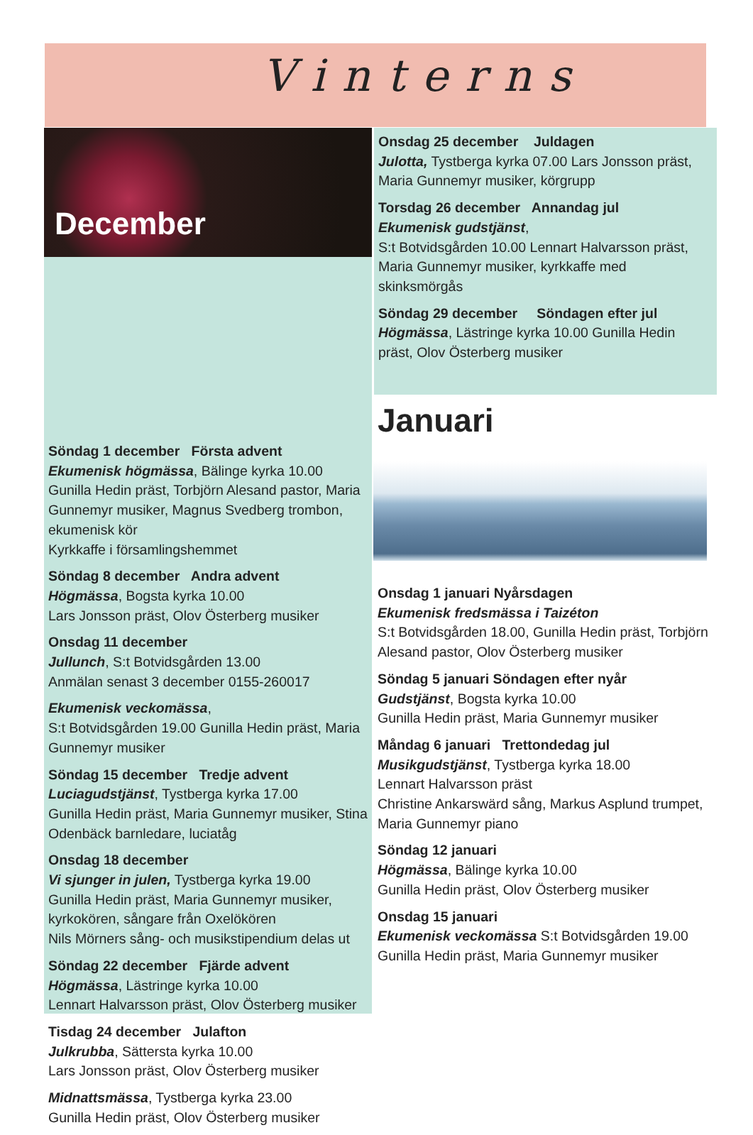Vinterns
December
Söndag 1 december Första advent
Ekumenisk högmässa, Bälinge kyrka 10.00
Gunilla Hedin präst, Torbjörn Alesand pastor, Maria Gunnemyr musiker, Magnus Svedberg trombon, ekumenisk kör
Kyrkkaffe i församlingshemmet
Söndag 8 december Andra advent
Högmässa, Bogsta kyrka 10.00
Lars Jonsson präst, Olov Österberg musiker
Onsdag 11 december
Jullunch, S:t Botvidsgården 13.00
Anmälan senast 3 december 0155-260017
Ekumenisk veckomässa,
S:t Botvidsgården 19.00 Gunilla Hedin präst, Maria Gunnemyr musiker
Söndag 15 december Tredje advent
Luciagudstjänst, Tystberga kyrka 17.00
Gunilla Hedin präst, Maria Gunnemyr musiker, Stina Odenbäck barnledare, luciatåg
Onsdag 18 december
Vi sjunger in julen, Tystberga kyrka 19.00
Gunilla Hedin präst, Maria Gunnemyr musiker, kyrkokören, sångare från Oxelökören
Nils Mörners sång- och musikstipendium delas ut
Söndag 22 december Fjärde advent
Högmässa, Lästringe kyrka 10.00
Lennart Halvarsson präst, Olov Österberg musiker
Tisdag 24 december Julafton
Julkrubba, Sättersta kyrka 10.00
Lars Jonsson präst, Olov Österberg musiker
Midnattsmässa, Tystberga kyrka 23.00
Gunilla Hedin präst, Olov Österberg musiker
Onsdag 25 december Juldagen
Julotta, Tystberga kyrka 07.00 Lars Jonsson präst, Maria Gunnemyr musiker, körgrupp
Torsdag 26 december Annandag jul
Ekumenisk gudstjänst,
S:t Botvidsgården 10.00 Lennart Halvarsson präst, Maria Gunnemyr musiker, kyrkkaffe med skinksmörgås
Söndag 29 december Söndagen efter jul
Högmässa, Lästringe kyrka 10.00 Gunilla Hedin präst, Olov Österberg musiker
Januari
Onsdag 1 januari Nyårsdagen
Ekumenisk fredsmässa i Taizéton
S:t Botvidsgården 18.00, Gunilla Hedin präst, Torbjörn Alesand pastor, Olov Österberg musiker
Söndag 5 januari Söndagen efter nyår
Gudstjänst, Bogsta kyrka 10.00
Gunilla Hedin präst, Maria Gunnemyr musiker
Måndag 6 januari Trettondedag jul
Musikgudstjänst, Tystberga kyrka 18.00
Lennart Halvarsson präst
Christine Ankarswärd sång, Markus Asplund trumpet, Maria Gunnemyr piano
Söndag 12 januari
Högmässa, Bälinge kyrka 10.00
Gunilla Hedin präst, Olov Österberg musiker
Onsdag 15 januari
Ekumenisk veckomässa S:t Botvidsgården 19.00 Gunilla Hedin präst, Maria Gunnemyr musiker